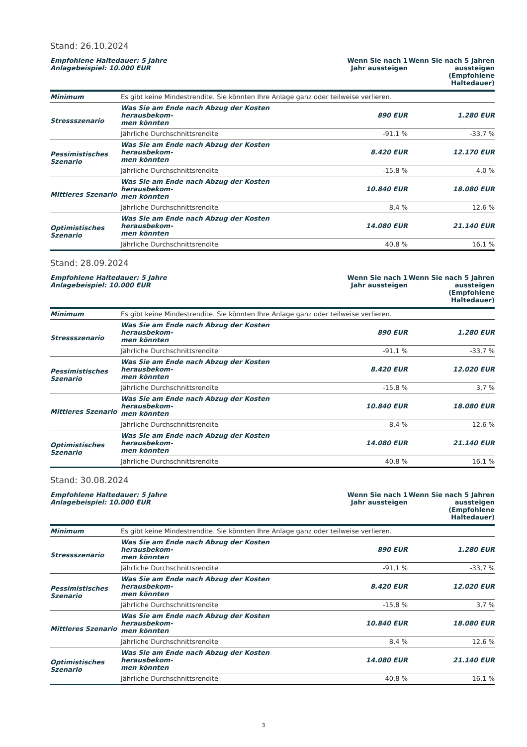Stand: 26.10.2024
| Empfohlene Haltedauer: 5 Jahre Anlagebeispiel: 10.000 EUR | | Wenn Sie nach 1 Jahr aussteigen | Wenn Sie nach 5 Jahren aussteigen (Empfohlene Haltedauer) |
| --- | --- | --- | --- |
| Minimum | Es gibt keine Mindestrendite. Sie könnten Ihre Anlage ganz oder teilweise verlieren. | | |
| Stressszenario | Was Sie am Ende nach Abzug der Kosten herausbekom- men könnten | 890 EUR | 1.280 EUR |
| | Jährliche Durchschnittsrendite | -91,1 % | -33,7 % |
| Pessimistisches Szenario | Was Sie am Ende nach Abzug der Kosten herausbekom- men könnten | 8.420 EUR | 12.170 EUR |
| | Jährliche Durchschnittsrendite | -15,8 % | 4,0 % |
| Mittleres Szenario | Was Sie am Ende nach Abzug der Kosten herausbekom- men könnten | 10.840 EUR | 18.080 EUR |
| | Jährliche Durchschnittsrendite | 8,4 % | 12,6 % |
| Optimistisches Szenario | Was Sie am Ende nach Abzug der Kosten herausbekom- men könnten | 14.080 EUR | 21.140 EUR |
| | Jährliche Durchschnittsrendite | 40,8 % | 16,1 % |
Stand: 28.09.2024
| Empfohlene Haltedauer: 5 Jahre Anlagebeispiel: 10.000 EUR | | Wenn Sie nach 1 Jahr aussteigen | Wenn Sie nach 5 Jahren aussteigen (Empfohlene Haltedauer) |
| --- | --- | --- | --- |
| Minimum | Es gibt keine Mindestrendite. Sie könnten Ihre Anlage ganz oder teilweise verlieren. | | |
| Stressszenario | Was Sie am Ende nach Abzug der Kosten herausbekom- men könnten | 890 EUR | 1.280 EUR |
| | Jährliche Durchschnittsrendite | -91,1 % | -33,7 % |
| Pessimistisches Szenario | Was Sie am Ende nach Abzug der Kosten herausbekom- men könnten | 8.420 EUR | 12.020 EUR |
| | Jährliche Durchschnittsrendite | -15,8 % | 3,7 % |
| Mittleres Szenario | Was Sie am Ende nach Abzug der Kosten herausbekom- men könnten | 10.840 EUR | 18.080 EUR |
| | Jährliche Durchschnittsrendite | 8,4 % | 12,6 % |
| Optimistisches Szenario | Was Sie am Ende nach Abzug der Kosten herausbekom- men könnten | 14.080 EUR | 21.140 EUR |
| | Jährliche Durchschnittsrendite | 40,8 % | 16,1 % |
Stand: 30.08.2024
| Empfohlene Haltedauer: 5 Jahre Anlagebeispiel: 10.000 EUR | | Wenn Sie nach 1 Jahr aussteigen | Wenn Sie nach 5 Jahren aussteigen (Empfohlene Haltedauer) |
| --- | --- | --- | --- |
| Minimum | Es gibt keine Mindestrendite. Sie könnten Ihre Anlage ganz oder teilweise verlieren. | | |
| Stressszenario | Was Sie am Ende nach Abzug der Kosten herausbekom- men könnten | 890 EUR | 1.280 EUR |
| | Jährliche Durchschnittsrendite | -91,1 % | -33,7 % |
| Pessimistisches Szenario | Was Sie am Ende nach Abzug der Kosten herausbekom- men könnten | 8.420 EUR | 12.020 EUR |
| | Jährliche Durchschnittsrendite | -15,8 % | 3,7 % |
| Mittleres Szenario | Was Sie am Ende nach Abzug der Kosten herausbekom- men könnten | 10.840 EUR | 18.080 EUR |
| | Jährliche Durchschnittsrendite | 8,4 % | 12,6 % |
| Optimistisches Szenario | Was Sie am Ende nach Abzug der Kosten herausbekom- men könnten | 14.080 EUR | 21.140 EUR |
| | Jährliche Durchschnittsrendite | 40,8 % | 16,1 % |
3